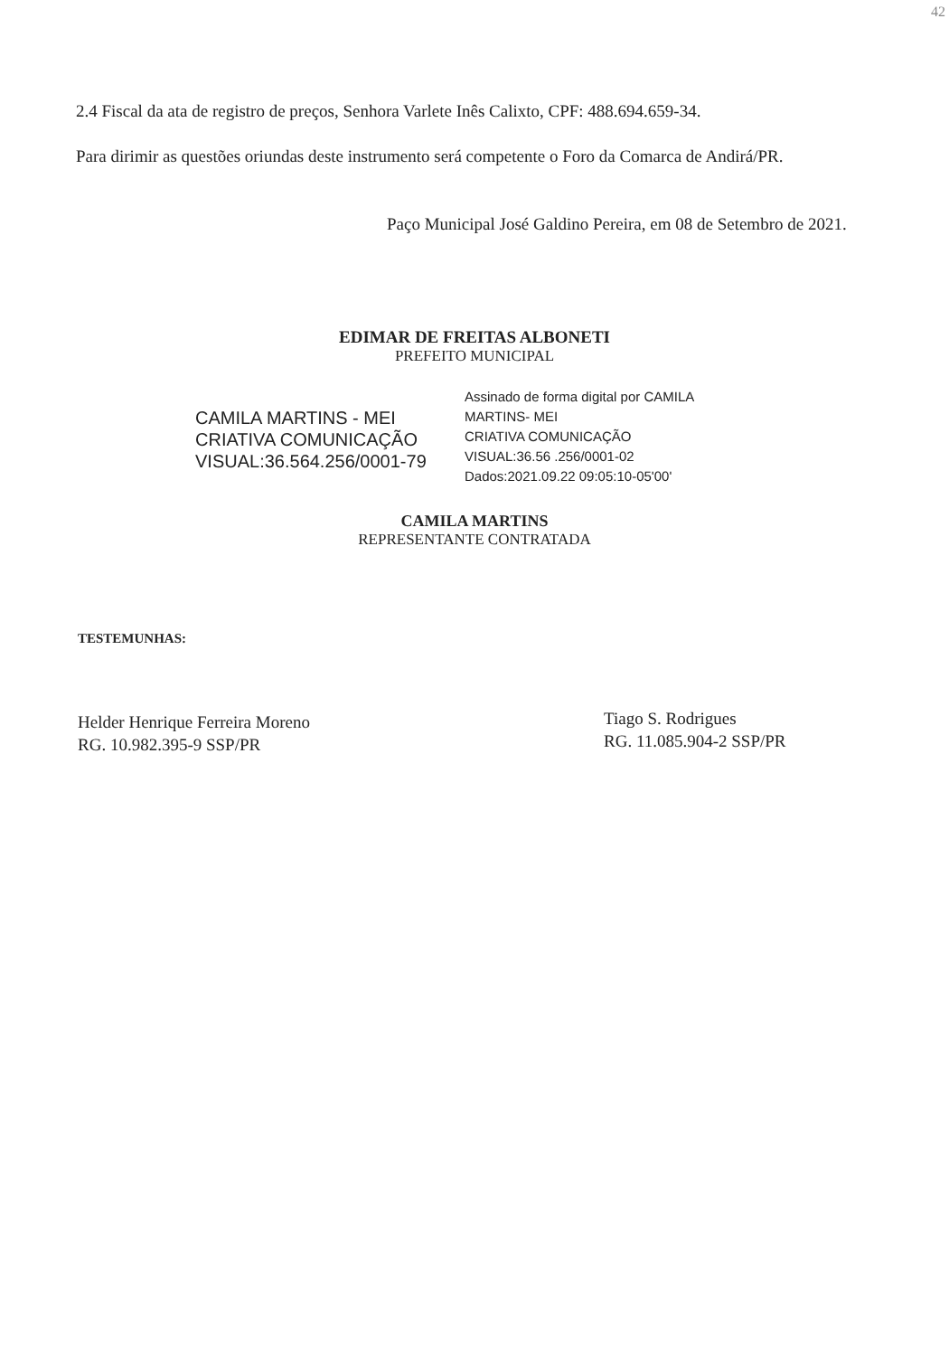42
2.4 Fiscal da ata de registro de preços, Senhora Varlete Inês Calixto, CPF: 488.694.659-34.
Para dirimir as questões oriundas deste instrumento será competente o Foro da Comarca de Andirá/PR.
Paço Municipal José Galdino Pereira, em 08 de Setembro de 2021.
EDIMAR DE FREITAS ALBONETI
PREFEITO MUNICIPAL
CAMILA MARTINS - MEI
CRIATIVA COMUNICAÇÃO
VISUAL:36.564.256/0001-79
Assinado de forma digital por CAMILA
MARTINS- MEI
CRIATIVA COMUNICAÇÃO
VISUAL:36.56 .256/0001-02
Dados:2021.09.22 09:05:10-05'00'
CAMILA MARTINS
REPRESENTANTE CONTRATADA
TESTEMUNHAS:
Helder Henrique Ferreira Moreno
RG. 10.982.395-9 SSP/PR
Tiago S. Rodrigues
RG. 11.085.904-2 SSP/PR